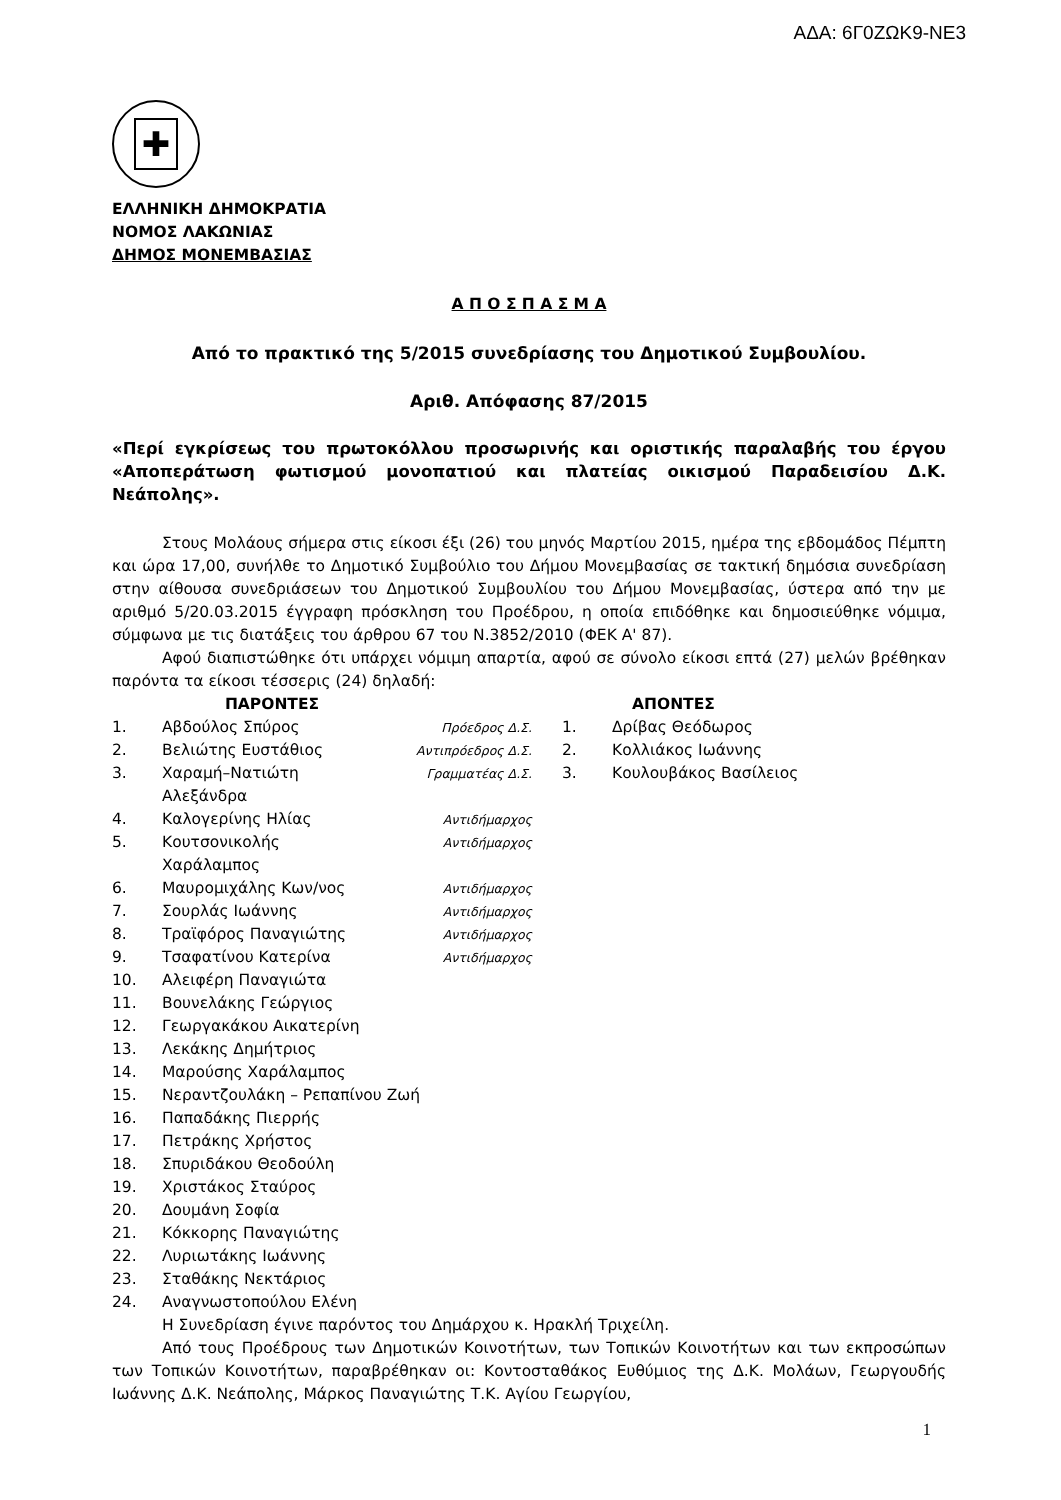ΑΔΑ: 6Γ0ΖΩΚ9-ΝΕ3
✚
ΕΛΛΗΝΙΚΗ ΔΗΜΟΚΡΑΤΙΑ
ΝΟΜΟΣ ΛΑΚΩΝΙΑΣ
ΔΗΜΟΣ ΜΟΝΕΜΒΑΣΙΑΣ
Α Π Ο Σ Π Α Σ Μ Α
Από το πρακτικό της 5/2015 συνεδρίασης του Δημοτικού Συμβουλίου.
Αριθ. Απόφασης 87/2015
«Περί εγκρίσεως του πρωτοκόλλου προσωρινής και οριστικής παραλαβής του έργου «Αποπεράτωση φωτισμού μονοπατιού και πλατείας οικισμού Παραδεισίου Δ.Κ. Νεάπολης».
Στους Μολάους σήμερα στις είκοσι έξι (26) του μηνός Μαρτίου 2015, ημέρα της εβδομάδος Πέμπτη και ώρα 17,00, συνήλθε το Δημοτικό Συμβούλιο του Δήμου Μονεμβασίας σε τακτική δημόσια συνεδρίαση στην αίθουσα συνεδριάσεων του Δημοτικού Συμβουλίου του Δήμου Μονεμβασίας, ύστερα από την με αριθμό 5/20.03.2015 έγγραφη πρόσκληση του Προέδρου, η οποία επιδόθηκε και δημοσιεύθηκε νόμιμα, σύμφωνα με τις διατάξεις του άρθρου 67 του Ν.3852/2010 (ΦΕΚ Α' 87).
Αφού διαπιστώθηκε ότι υπάρχει νόμιμη απαρτία, αφού σε σύνολο είκοσι επτά (27) μελών βρέθηκαν παρόντα τα είκοσι τέσσερις (24) δηλαδή:
| | ΠΑΡΟΝΤΕΣ | | | ΑΠΟΝΤΕΣ |
| --- | --- | --- | --- | --- |
| 1. | Αβδούλος Σπύρος | Πρόεδρος Δ.Σ. | 1. | Δρίβας Θεόδωρος |
| 2. | Βελιώτης Ευστάθιος | Αντιπρόεδρος Δ.Σ. | 2. | Κολλιάκος Ιωάννης |
| 3. | Χαραμή–Νατιώτη Αλεξάνδρα | Γραμματέας Δ.Σ. | 3. | Κουλουβάκος Βασίλειος |
| 4. | Καλογερίνης Ηλίας | Αντιδήμαρχος | | |
| 5. | Κουτσονικολής Χαράλαμπος | Αντιδήμαρχος | | |
| 6. | Μαυρομιχάλης Κων/νος | Αντιδήμαρχος | | |
| 7. | Σουρλάς Ιωάννης | Αντιδήμαρχος | | |
| 8. | Τραϊφόρος Παναγιώτης | Αντιδήμαρχος | | |
| 9. | Τσαφατίνου Κατερίνα | Αντιδήμαρχος | | |
| 10. | Αλειφέρη Παναγιώτα | | | |
| 11. | Βουνελάκης Γεώργιος | | | |
| 12. | Γεωργακάκου Αικατερίνη | | | |
| 13. | Λεκάκης Δημήτριος | | | |
| 14. | Μαρούσης Χαράλαμπος | | | |
| 15. | Νεραντζουλάκη – Ρεπαπίνου Ζωή | | | |
| 16. | Παπαδάκης Πιερρής | | | |
| 17. | Πετράκης Χρήστος | | | |
| 18. | Σπυριδάκου Θεοδούλη | | | |
| 19. | Χριστάκος Σταύρος | | | |
| 20. | Δουμάνη Σοφία | | | |
| 21. | Κόκκορης Παναγιώτης | | | |
| 22. | Λυριωτάκης Ιωάννης | | | |
| 23. | Σταθάκης Νεκτάριος | | | |
| 24. | Αναγνωστοπούλου Ελένη | | | |
Η Συνεδρίαση έγινε παρόντος του Δημάρχου κ. Ηρακλή Τριχείλη.
Από τους Προέδρους των Δημοτικών Κοινοτήτων, των Τοπικών Κοινοτήτων και των εκπροσώπων των Τοπικών Κοινοτήτων, παραβρέθηκαν οι: Κοντοσταθάκος Ευθύμιος της Δ.Κ. Μολάων, Γεωργουδής Ιωάννης Δ.Κ. Νεάπολης, Μάρκος Παναγιώτης Τ.Κ. Αγίου Γεωργίου,
1